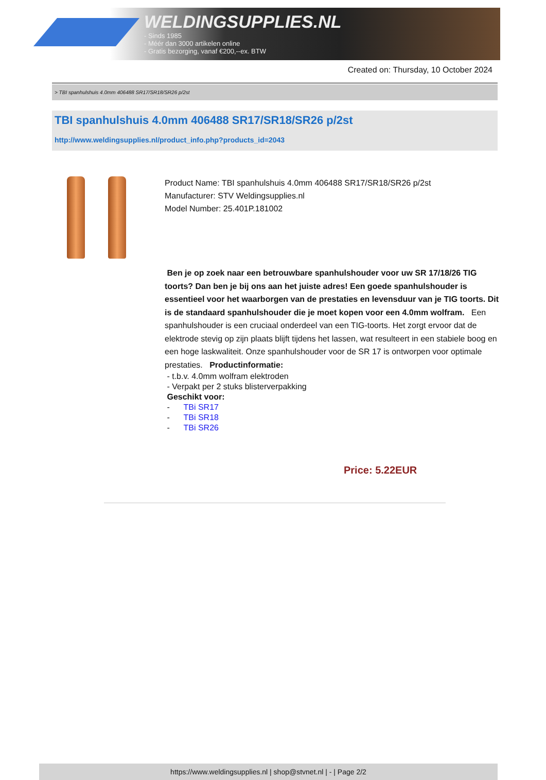WELDINGSUPPLIES.NL
- Sinds 1985
- Méér dan 3000 artikelen online
- Gratis bezorging, vanaf €200,--ex. BTW
Created on: Thursday, 10 October 2024
> TBI spanhulshuis 4.0mm 406488 SR17/SR18/SR26 p/2st
TBI spanhulshuis 4.0mm 406488 SR17/SR18/SR26 p/2st
http://www.weldingsupplies.nl/product_info.php?products_id=2043
Product Name: TBI spanhulshuis 4.0mm 406488 SR17/SR18/SR26 p/2st
Manufacturer: STV Weldingsupplies.nl
Model Number: 25.401P.181002
Ben je op zoek naar een betrouwbare spanhulshouder voor uw SR 17/18/26 TIG toorts? Dan ben je bij ons aan het juiste adres! Een goede spanhulshouder is essentieel voor het waarborgen van de prestaties en levensduur van je TIG toorts. Dit is de standaard spanhulshouder die je moet kopen voor een 4.0mm wolfram. Een spanhulshouder is een cruciaal onderdeel van een TIG-toorts. Het zorgt ervoor dat de elektrode stevig op zijn plaats blijft tijdens het lassen, wat resulteert in een stabiele boog en een hoge laskwaliteit. Onze spanhulshouder voor de SR 17 is ontworpen voor optimale prestaties. Productinformatie:
- t.b.v. 4.0mm wolfram elektroden
- Verpakt per 2 stuks blisterverpakking
Geschikt voor:
- TBi SR17
- TBi SR18
- TBi SR26
Price: 5.22EUR
https://www.weldingsupplies.nl | shop@stvnet.nl | - | Page 2/2